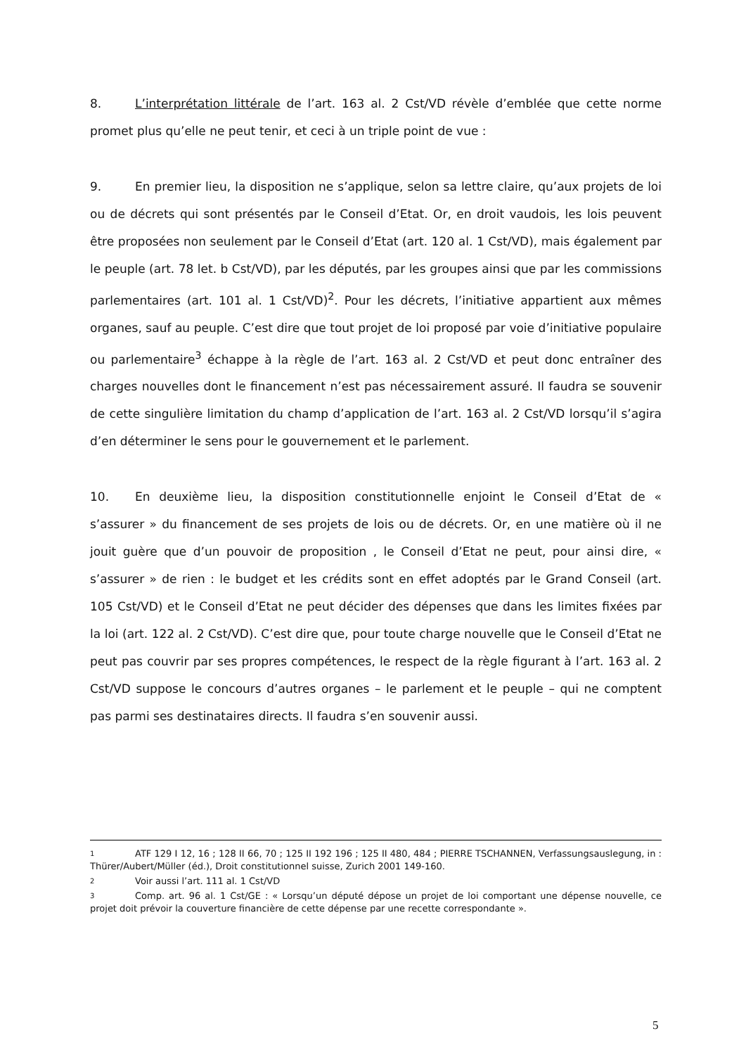8. L’interprétation littérale de l’art. 163 al. 2 Cst/VD révèle d’emblée que cette norme promet plus qu’elle ne peut tenir, et ceci à un triple point de vue :
9. En premier lieu, la disposition ne s’applique, selon sa lettre claire, qu’aux projets de loi ou de décrets qui sont présentés par le Conseil d’Etat. Or, en droit vaudois, les lois peuvent être proposées non seulement par le Conseil d’Etat (art. 120 al. 1 Cst/VD), mais également par le peuple (art. 78 let. b Cst/VD), par les députés, par les groupes ainsi que par les commissions parlementaires (art. 101 al. 1 Cst/VD)<sup>2</sup>. Pour les décrets, l’initiative appartient aux mêmes organes, sauf au peuple. C’est dire que tout projet de loi proposé par voie d’initiative populaire ou parlementaire<sup>3</sup> échappe à la règle de l’art. 163 al. 2 Cst/VD et peut donc entraîner des charges nouvelles dont le financement n’est pas nécessairement assuré. Il faudra se souvenir de cette singulière limitation du champ d’application de l’art. 163 al. 2 Cst/VD lorsqu’il s’agira d’en déterminer le sens pour le gouvernement et le parlement.
10. En deuxième lieu, la disposition constitutionnelle enjoint le Conseil d’Etat de « s’assurer » du financement de ses projets de lois ou de décrets. Or, en une matière où il ne jouit guère que d’un pouvoir de proposition , le Conseil d’Etat ne peut, pour ainsi dire, « s’assurer » de rien : le budget et les crédits sont en effet adoptés par le Grand Conseil (art. 105 Cst/VD) et le Conseil d’Etat ne peut décider des dépenses que dans les limites fixées par la loi (art. 122 al. 2 Cst/VD). C’est dire que, pour toute charge nouvelle que le Conseil d’Etat ne peut pas couvrir par ses propres compétences, le respect de la règle figurant à l’art. 163 al. 2 Cst/VD suppose le concours d’autres organes – le parlement et le peuple – qui ne comptent pas parmi ses destinataires directs. Il faudra s’en souvenir aussi.
1 ATF 129 I 12, 16 ; 128 II 66, 70 ; 125 II 192 196 ; 125 II 480, 484 ; PIERRE TSCHANNEN, Verfassungsauslegung, in : Thürer/Aubert/Müller (éd.), Droit constitutionnel suisse, Zurich 2001 149-160.
2 Voir aussi l’art. 111 al. 1 Cst/VD
3 Comp. art. 96 al. 1 Cst/GE : « Lorsqu’un député dépose un projet de loi comportant une dépense nouvelle, ce projet doit prévoir la couverture financière de cette dépense par une recette correspondante ».
5